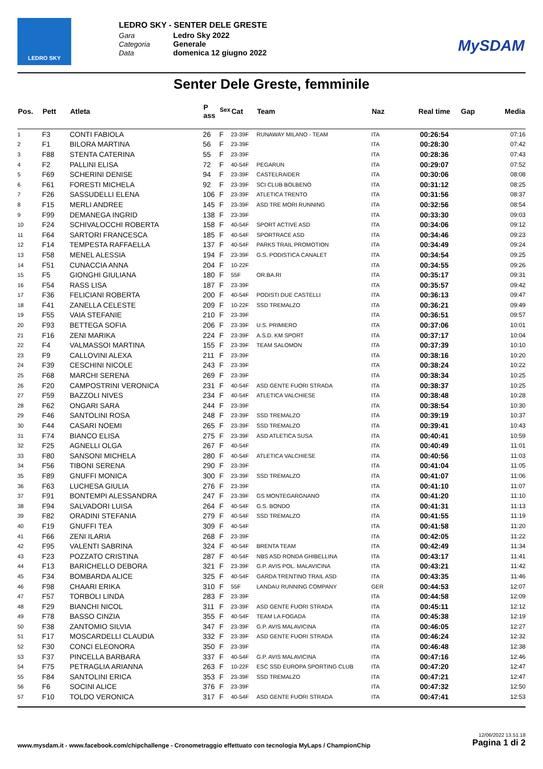LEDRO SKY
LEDRO SKY - SENTER DELE GRESTE
Gara Ledro Sky 2022
Categoria Generale
Data domenica 12 giugno 2022
MySDAM
Senter Dele Greste, femminile
| Pos. | Pett | Atleta | P ass | <sup>Sex</sup> | Cat | Team | Naz | Real time | Gap | Media |
| --- | --- | --- | --- | --- | --- | --- | --- | --- | --- | --- |
| 1 | F3 | CONTI FABIOLA | 26 | F | 23-39F | RUNAWAY MILANO - TEAM | ITA | 00:26:54 | | 07:16 |
| 2 | F1 | BILORA MARTINA | 56 | F | 23-39F | | ITA | 00:28:30 | | 07:42 |
| 3 | F88 | STENTA CATERINA | 55 | F | 23-39F | | ITA | 00:28:36 | | 07:43 |
| 4 | F2 | PALLINI ELISA | 72 | F | 40-54F | PEGARUN | ITA | 00:29:07 | | 07:52 |
| 5 | F69 | SCHERINI DENISE | 94 | F | 23-39F | CASTELRAIDER | ITA | 00:30:06 | | 08:08 |
| 6 | F61 | FORESTI MICHELA | 92 | F | 23-39F | SCI CLUB BOLBENO | ITA | 00:31:12 | | 08:25 |
| 7 | F26 | SASSUDELLI ELENA | 106 | F | 23-39F | ATLETICA TRENTO | ITA | 00:31:56 | | 08:37 |
| 8 | F15 | MERLI ANDREE | 145 | F | 23-39F | ASD TRE MORI RUNNING | ITA | 00:32:56 | | 08:54 |
| 9 | F99 | DEMANEGA INGRID | 138 | F | 23-39F | | ITA | 00:33:30 | | 09:03 |
| 10 | F24 | SCHIVALOCCHI ROBERTA | 158 | F | 40-54F | SPORT ACTIVE ASD | ITA | 00:34:06 | | 09:12 |
| 11 | F64 | SARTORI FRANCESCA | 185 | F | 40-54F | SPORTRACE ASD | ITA | 00:34:46 | | 09:23 |
| 12 | F14 | TEMPESTA RAFFAELLA | 137 | F | 40-54F | PARKS TRAIL PROMOTION | ITA | 00:34:49 | | 09:24 |
| 13 | F58 | MENEL ALESSIA | 194 | F | 23-39F | G.S. PODISTICA CANALET | ITA | 00:34:54 | | 09:25 |
| 14 | F51 | CUNACCIA ANNA | 204 | F | 10-22F | | ITA | 00:34:55 | | 09:26 |
| 15 | F5 | GIONGHI GIULIANA | 180 | F | 55F | OR.BA.RI | ITA | 00:35:17 | | 09:31 |
| 16 | F54 | RASS LISA | 187 | F | 23-39F | | ITA | 00:35:57 | | 09:42 |
| 17 | F36 | FELICIANI ROBERTA | 200 | F | 40-54F | PODISTI DUE CASTELLI | ITA | 00:36:13 | | 09:47 |
| 18 | F41 | ZANELLA CELESTE | 209 | F | 10-22F | SSD TREMALZO | ITA | 00:36:21 | | 09:49 |
| 19 | F55 | VAIA STEFANIE | 210 | F | 23-39F | | ITA | 00:36:51 | | 09:57 |
| 20 | F93 | BETTEGA SOFIA | 206 | F | 23-39F | U.S. PRIMIERO | ITA | 00:37:06 | | 10:01 |
| 21 | F16 | ZENI MARIKA | 224 | F | 23-39F | A.S.D. KM SPORT | ITA | 00:37:17 | | 10:04 |
| 22 | F4 | VALMASSOI MARTINA | 155 | F | 23-39F | TEAM SALOMON | ITA | 00:37:39 | | 10:10 |
| 23 | F9 | CALLOVINI ALEXA | 211 | F | 23-39F | | ITA | 00:38:16 | | 10:20 |
| 24 | F39 | CESCHINI NICOLE | 243 | F | 23-39F | | ITA | 00:38:24 | | 10:22 |
| 25 | F68 | MARCHI SERENA | 269 | F | 23-39F | | ITA | 00:38:34 | | 10:25 |
| 26 | F20 | CAMPOSTRINI VERONICA | 231 | F | 40-54F | ASD GENTE FUORI STRADA | ITA | 00:38:37 | | 10:25 |
| 27 | F59 | BAZZOLI NIVES | 234 | F | 40-54F | ATLETICA VALCHIESE | ITA | 00:38:48 | | 10:28 |
| 28 | F62 | ONGARI SARA | 244 | F | 23-39F | | ITA | 00:38:54 | | 10:30 |
| 29 | F46 | SANTOLINI ROSA | 248 | F | 23-39F | SSD TREMALZO | ITA | 00:39:19 | | 10:37 |
| 30 | F44 | CASARI NOEMI | 265 | F | 23-39F | SSD TREMALZO | ITA | 00:39:41 | | 10:43 |
| 31 | F74 | BIANCO ELISA | 275 | F | 23-39F | ASD ATLETICA SUSA | ITA | 00:40:41 | | 10:59 |
| 32 | F25 | AGNELLI OLGA | 267 | F | 40-54F | | ITA | 00:40:49 | | 11:01 |
| 33 | F80 | SANSONI MICHELA | 280 | F | 40-54F | ATLETICA VALCHIESE | ITA | 00:40:56 | | 11:03 |
| 34 | F56 | TIBONI SERENA | 290 | F | 23-39F | | ITA | 00:41:04 | | 11:05 |
| 35 | F89 | GNUFFI MONICA | 300 | F | 23-39F | SSD TREMALZO | ITA | 00:41:07 | | 11:06 |
| 36 | F63 | LUCHESA GIULIA | 276 | F | 23-39F | | ITA | 00:41:10 | | 11:07 |
| 37 | F91 | BONTEMPI ALESSANDRA | 247 | F | 23-39F | GS MONTEGARGNANO | ITA | 00:41:20 | | 11:10 |
| 38 | F94 | SALVADORI LUISA | 264 | F | 40-54F | G.S. BONDO | ITA | 00:41:31 | | 11:13 |
| 39 | F82 | ORADINI STEFANIA | 279 | F | 40-54F | SSD TREMALZO | ITA | 00:41:55 | | 11:19 |
| 40 | F19 | GNUFFI TEA | 309 | F | 40-54F | | ITA | 00:41:58 | | 11:20 |
| 41 | F66 | ZENI ILARIA | 268 | F | 23-39F | | ITA | 00:42:05 | | 11:22 |
| 42 | F95 | VALENTI SABRINA | 324 | F | 40-54F | BRENTA TEAM | ITA | 00:42:49 | | 11:34 |
| 43 | F23 | POZZATO CRISTINA | 287 | F | 40-54F | NBS ASD RONDA GHIBELLINA | ITA | 00:43:17 | | 11:41 |
| 44 | F13 | BARICHELLO DEBORA | 321 | F | 23-39F | G.P. AVIS POL. MALAVICINA | ITA | 00:43:21 | | 11:42 |
| 45 | F34 | BOMBARDA ALICE | 325 | F | 40-54F | GARDA TRENTINO TRAIL ASD | ITA | 00:43:35 | | 11:46 |
| 46 | F98 | CHAARI ERIKA | 310 | F | 55F | LANDAU RUNNING COMPANY | GER | 00:44:53 | | 12:07 |
| 47 | F57 | TORBOLI LINDA | 283 | F | 23-39F | | ITA | 00:44:58 | | 12:09 |
| 48 | F29 | BIANCHI NICOL | 311 | F | 23-39F | ASD GENTE FUORI STRADA | ITA | 00:45:11 | | 12:12 |
| 49 | F78 | BASSO CINZIA | 355 | F | 40-54F | TEAM LA FOGADA | ITA | 00:45:38 | | 12:19 |
| 50 | F38 | ZANTOMIO SILVIA | 347 | F | 23-39F | G.P. AVIS MALAVICINA | ITA | 00:46:05 | | 12:27 |
| 51 | F17 | MOSCARDELLI CLAUDIA | 332 | F | 23-39F | ASD GENTE FUORI STRADA | ITA | 00:46:24 | | 12:32 |
| 52 | F30 | CONCI ELEONORA | 350 | F | 23-39F | | ITA | 00:46:48 | | 12:38 |
| 53 | F37 | PINCELLA BARBARA | 337 | F | 40-54F | G.P. AVIS MALAVICINA | ITA | 00:47:16 | | 12:46 |
| 54 | F75 | PETRAGLIA ARIANNA | 263 | F | 10-22F | ESC SSD EUROPA SPORTING CLUB | ITA | 00:47:20 | | 12:47 |
| 55 | F84 | SANTOLINI ERICA | 353 | F | 23-39F | SSD TREMALZO | ITA | 00:47:21 | | 12:47 |
| 56 | F6 | SOCINI ALICE | 376 | F | 23-39F | | ITA | 00:47:32 | | 12:50 |
| 57 | F10 | TOLDO VERONICA | 317 | F | 40-54F | ASD GENTE FUORI STRADA | ITA | 00:47:41 | | 12:53 |
www.mysdam.it - www.facebook.com/chipchallenge - Cronometraggio effettuato con tecnologia MyLaps / ChampionChip
12/06/2022 13.51.18
Pagina 1 di 2